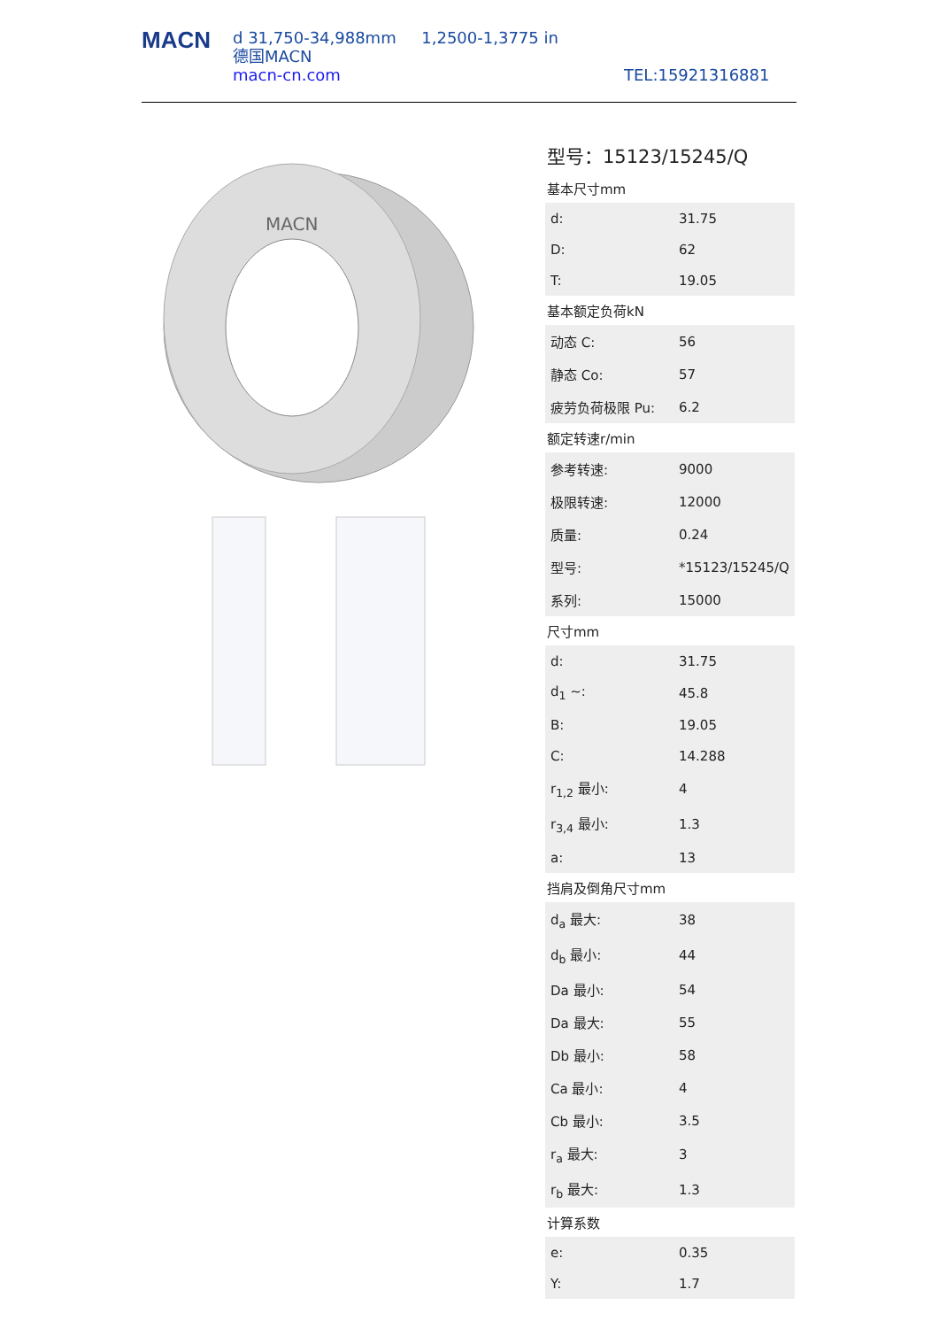MACN
d 31,750-34,988mm 1,2500-1,3775 in
德国MACN
macn-cn.com
TEL:15921316881
MACN
型号：15123/15245/Q
基本尺寸mm
| d: | 31.75 |
| D: | 62 |
| T: | 19.05 |
基本额定负荷kN
| 动态 C: | 56 |
| 静态 Co: | 57 |
| 疲劳负荷极限 Pu: | 6.2 |
额定转速r/min
| 参考转速: | 9000 |
| 极限转速: | 12000 |
| 质量: | 0.24 |
| 型号: | *15123/15245/Q |
| 系列: | 15000 |
尺寸mm
| d: | 31.75 |
| d<sub>1</sub> ~: | 45.8 |
| B: | 19.05 |
| C: | 14.288 |
| r<sub>1,2</sub> 最小: | 4 |
| r<sub>3,4</sub> 最小: | 1.3 |
| a: | 13 |
挡肩及倒角尺寸mm
| d<sub>a</sub> 最大: | 38 |
| d<sub>b</sub> 最小: | 44 |
| Da 最小: | 54 |
| Da 最大: | 55 |
| Db 最小: | 58 |
| Ca 最小: | 4 |
| Cb 最小: | 3.5 |
| r<sub>a</sub> 最大: | 3 |
| r<sub>b</sub> 最大: | 1.3 |
计算系数
| e: | 0.35 |
| Y: | 1.7 |